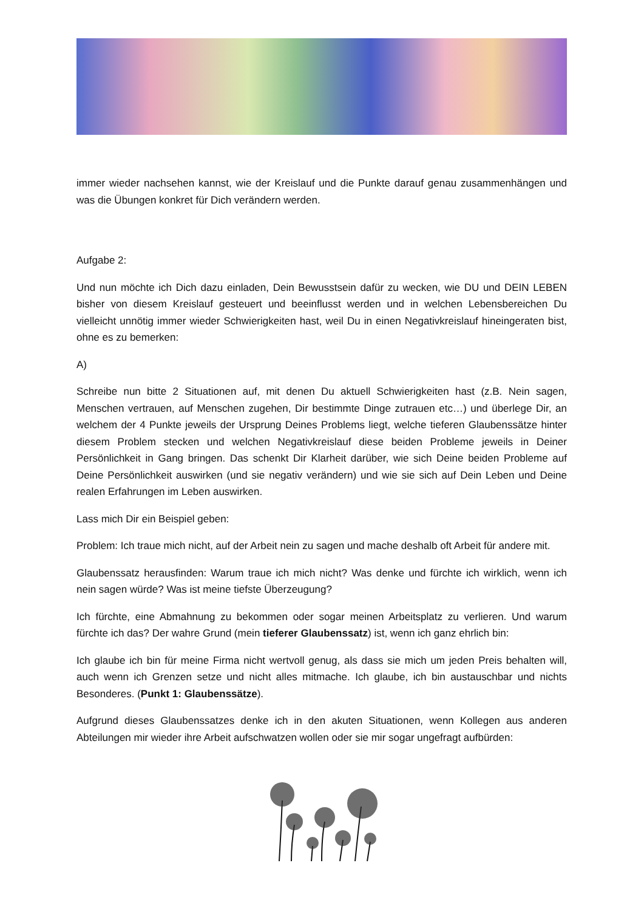immer wieder nachsehen kannst, wie der Kreislauf und die Punkte darauf genau zusammenhängen und was die Übungen konkret für Dich verändern werden.
Aufgabe 2:
Und nun möchte ich Dich dazu einladen, Dein Bewusstsein dafür zu wecken, wie DU und DEIN LEBEN bisher von diesem Kreislauf gesteuert und beeinflusst werden und in welchen Lebensbereichen Du vielleicht unnötig immer wieder Schwierigkeiten hast, weil Du in einen Negativkreislauf hineingeraten bist, ohne es zu bemerken:
A)
Schreibe nun bitte 2 Situationen auf, mit denen Du aktuell Schwierigkeiten hast (z.B. Nein sagen, Menschen vertrauen, auf Menschen zugehen, Dir bestimmte Dinge zutrauen etc…) und überlege Dir, an welchem der 4 Punkte jeweils der Ursprung Deines Problems liegt, welche tieferen Glaubenssätze hinter diesem Problem stecken und welchen Negativkreislauf diese beiden Probleme jeweils in Deiner Persönlichkeit in Gang bringen. Das schenkt Dir Klarheit darüber, wie sich Deine beiden Probleme auf Deine Persönlichkeit auswirken (und sie negativ verändern) und wie sie sich auf Dein Leben und Deine realen Erfahrungen im Leben auswirken.
Lass mich Dir ein Beispiel geben:
Problem: Ich traue mich nicht, auf der Arbeit nein zu sagen und mache deshalb oft Arbeit für andere mit.
Glaubenssatz herausfinden: Warum traue ich mich nicht? Was denke und fürchte ich wirklich, wenn ich nein sagen würde? Was ist meine tiefste Überzeugung?
Ich fürchte, eine Abmahnung zu bekommen oder sogar meinen Arbeitsplatz zu verlieren. Und warum fürchte ich das? Der wahre Grund (mein tieferer Glaubenssatz) ist, wenn ich ganz ehrlich bin:
Ich glaube ich bin für meine Firma nicht wertvoll genug, als dass sie mich um jeden Preis behalten will, auch wenn ich Grenzen setze und nicht alles mitmache. Ich glaube, ich bin austauschbar und nichts Besonderes. (Punkt 1: Glaubenssätze).
Aufgrund dieses Glaubenssatzes denke ich in den akuten Situationen, wenn Kollegen aus anderen Abteilungen mir wieder ihre Arbeit aufschwatzen wollen oder sie mir sogar ungefragt aufbürden: